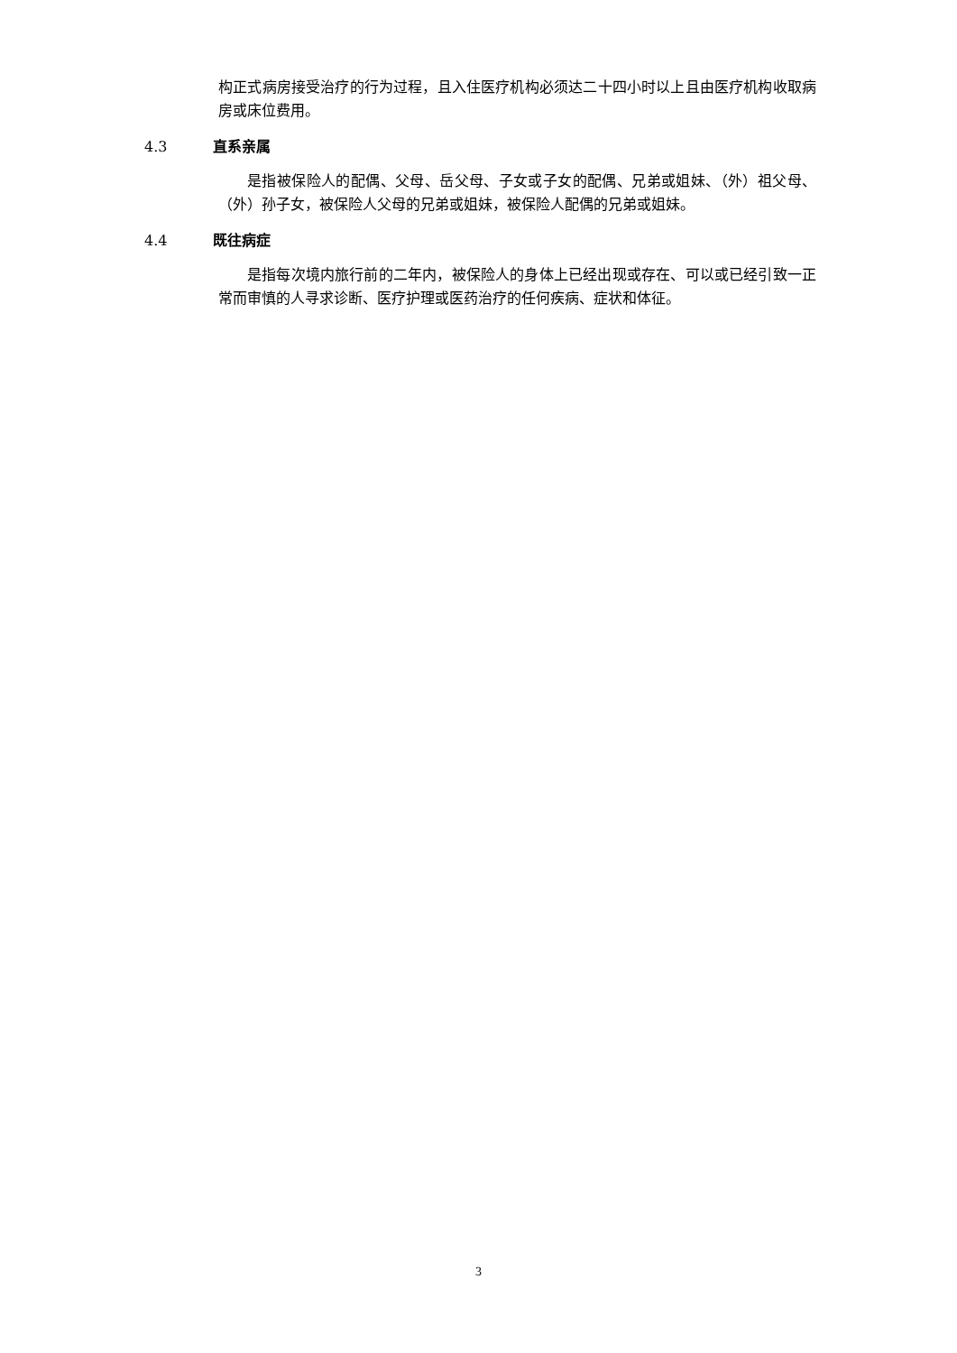构正式病房接受治疗的行为过程，且入住医疗机构必须达二十四小时以上且由医疗机构收取病房或床位费用。
4.3 直系亲属
是指被保险人的配偶、父母、岳父母、子女或子女的配偶、兄弟或姐妹、（外）祖父母、（外）孙子女，被保险人父母的兄弟或姐妹，被保险人配偶的兄弟或姐妹。
4.4 既往病症
是指每次境内旅行前的二年内，被保险人的身体上已经出现或存在、可以或已经引致一正常而审慎的人寻求诊断、医疗护理或医药治疗的任何疾病、症状和体征。
3